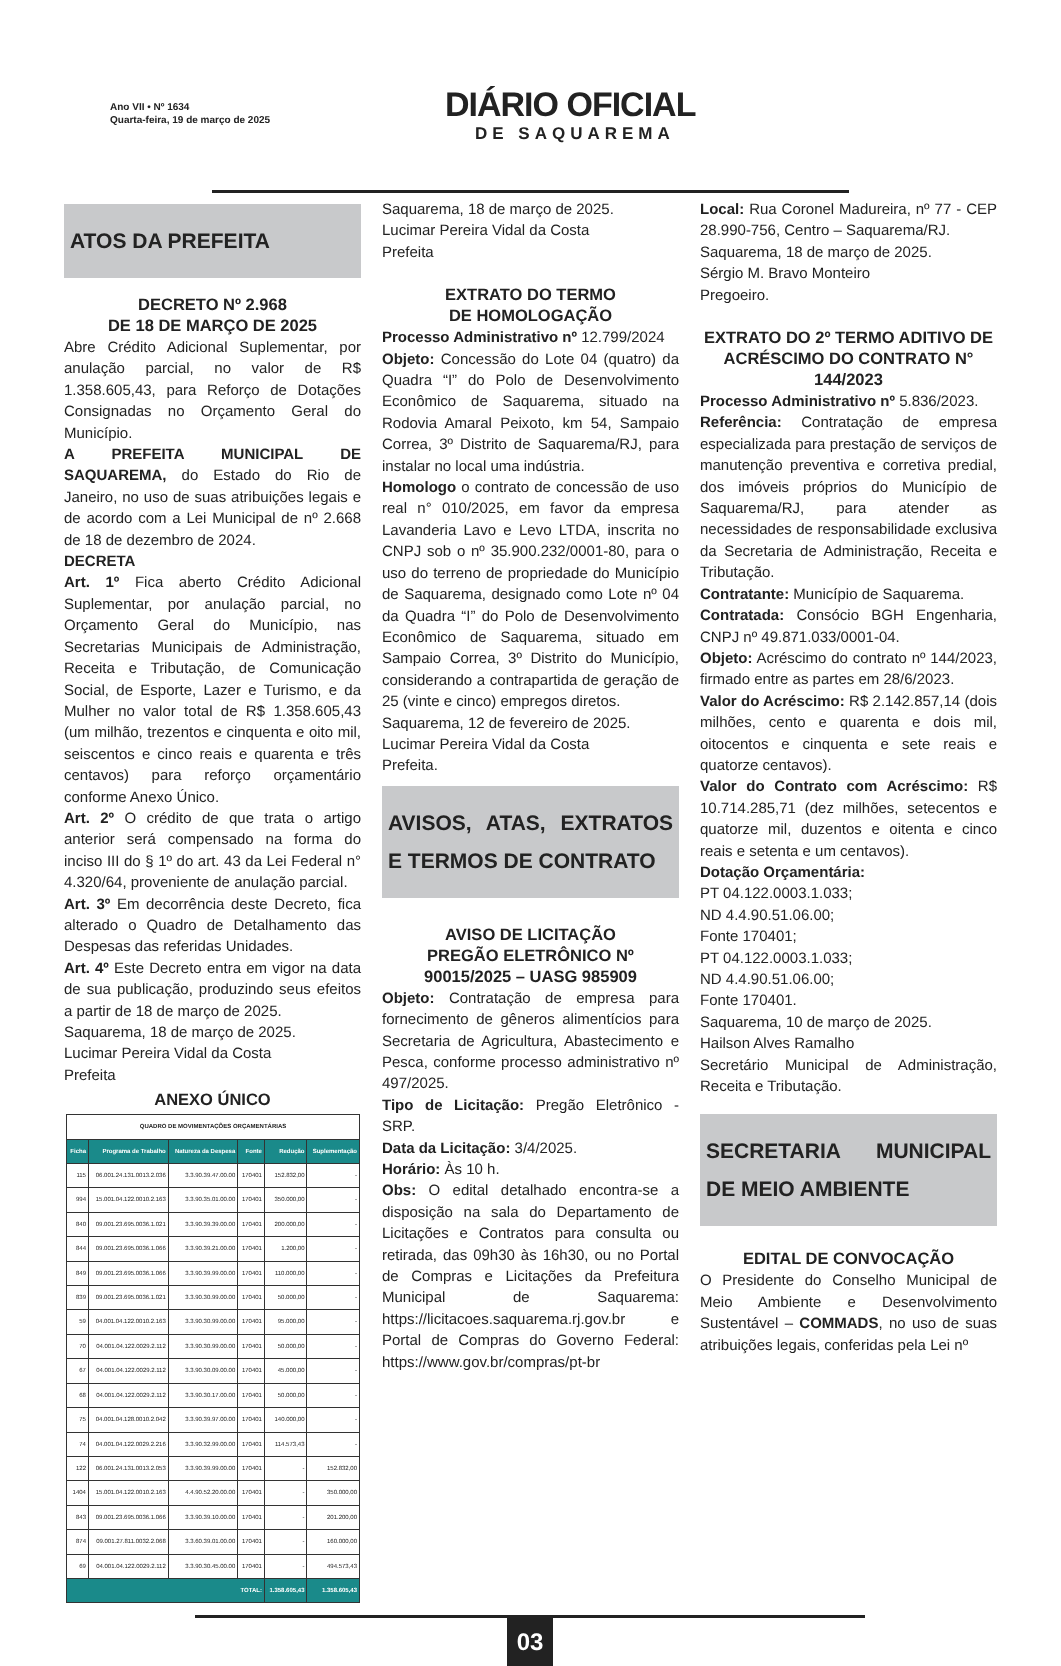Ano VII • Nº 1634
Quarta-feira, 19 de março de 2025
DIÁRIO OFICIAL
DE SAQUAREMA
ATOS DA PREFEITA
DECRETO Nº 2.968
DE 18 DE MARÇO DE 2025
Abre Crédito Adicional Suplementar, por anulação parcial, no valor de R$ 1.358.605,43, para Reforço de Dotações Consignadas no Orçamento Geral do Município.
A PREFEITA MUNICIPAL DE SAQUAREMA, do Estado do Rio de Janeiro, no uso de suas atribuições legais e de acordo com a Lei Municipal de nº 2.668 de 18 de dezembro de 2024.
DECRETA
Art. 1º Fica aberto Crédito Adicional Suplementar, por anulação parcial, no Orçamento Geral do Município, nas Secretarias Municipais de Administração, Receita e Tributação, de Comunicação Social, de Esporte, Lazer e Turismo, e da Mulher no valor total de R$ 1.358.605,43 (um milhão, trezentos e cinquenta e oito mil, seiscentos e cinco reais e quarenta e três centavos) para reforço orçamentário conforme Anexo Único.
Art. 2º O crédito de que trata o artigo anterior será compensado na forma do inciso III do § 1º do art. 43 da Lei Federal n° 4.320/64, proveniente de anulação parcial.
Art. 3º Em decorrência deste Decreto, fica alterado o Quadro de Detalhamento das Despesas das referidas Unidades.
Art. 4º Este Decreto entra em vigor na data de sua publicação, produzindo seus efeitos a partir de 18 de março de 2025.
Saquarema, 18 de março de 2025.
Lucimar Pereira Vidal da Costa
Prefeita
ANEXO ÚNICO
| QUADRO DE MOVIMENTAÇÕES ORÇAMENTÁRIAS | | | | | |
| Ficha | Programa de Trabalho | Natureza da Despesa | Fonte | Redução | Suplementação |
| 115 | 06.001.24.131.0013.2.036 | 3.3.90.39.47.00.00 | 170401 | 152.832,00 | - |
| 994 | 15.001.04.122.0010.2.163 | 3.3.90.35.01.00.00 | 170401 | 350.000,00 | - |
| 840 | 09.001.23.695.0036.1.021 | 3.3.90.39.39.00.00 | 170401 | 200.000,00 | - |
| 844 | 09.001.23.695.0036.1.066 | 3.3.90.39.21.00.00 | 170401 | 1.200,00 | - |
| 849 | 09.001.23.695.0036.1.066 | 3.3.90.39.99.00.00 | 170401 | 110.000,00 | - |
| 839 | 09.001.23.695.0036.1.021 | 3.3.90.30.99.00.00 | 170401 | 50.000,00 | - |
| 59 | 04.001.04.122.0010.2.163 | 3.3.90.30.99.00.00 | 170401 | 95.000,00 | - |
| 70 | 04.001.04.122.0029.2.112 | 3.3.90.30.99.00.00 | 170401 | 50.000,00 | - |
| 67 | 04.001.04.122.0029.2.112 | 3.3.90.30.09.00.00 | 170401 | 45.000,00 | - |
| 68 | 04.001.04.122.0029.2.112 | 3.3.90.30.17.00.00 | 170401 | 50.000,00 | - |
| 75 | 04.001.04.128.0010.2.042 | 3.3.90.39.97.00.00 | 170401 | 140.000,00 | - |
| 74 | 04.001.04.122.0029.2.216 | 3.3.90.32.99.00.00 | 170401 | 114.573,43 | - |
| 122 | 06.001.24.131.0013.2.053 | 3.3.90.39.99.00.00 | 170401 | - | 152.832,00 |
| 1404 | 15.001.04.122.0010.2.163 | 4.4.90.52.20.00.00 | 170401 | - | 350.000,00 |
| 843 | 09.001.23.695.0036.1.066 | 3.3.90.39.10.00.00 | 170401 | - | 201.200,00 |
| 874 | 09.001.27.811.0032.2.068 | 3.3.60.39.01.00.00 | 170401 | - | 160.000,00 |
| 69 | 04.001.04.122.0029.2.112 | 3.3.90.30.45.00.00 | 170401 | - | 494.573,43 |
| TOTAL: | | | | 1.358.605,43 | 1.358.605,43 |
Saquarema, 18 de março de 2025.
Lucimar Pereira Vidal da Costa
Prefeita
EXTRATO DO TERMO
DE HOMOLOGAÇÃO
Processo Administrativo nº 12.799/2024
Objeto: Concessão do Lote 04 (quatro) da Quadra “I” do Polo de Desenvolvimento Econômico de Saquarema, situado na Rodovia Amaral Peixoto, km 54, Sampaio Correa, 3º Distrito de Saquarema/RJ, para instalar no local uma indústria.
Homologo o contrato de concessão de uso real n° 010/2025, em favor da empresa Lavanderia Lavo e Levo LTDA, inscrita no CNPJ sob o nº 35.900.232/0001-80, para o uso do terreno de propriedade do Município de Saquarema, designado como Lote nº 04 da Quadra “I” do Polo de Desenvolvimento Econômico de Saquarema, situado em Sampaio Correa, 3º Distrito do Município, considerando a contrapartida de geração de 25 (vinte e cinco) empregos diretos.
Saquarema, 12 de fevereiro de 2025.
Lucimar Pereira Vidal da Costa
Prefeita.
AVISOS, ATAS, EXTRATOS E TERMOS DE CONTRATO
AVISO DE LICITAÇÃO
PREGÃO ELETRÔNICO Nº 90015/2025 – UASG 985909
Objeto: Contratação de empresa para fornecimento de gêneros alimentícios para Secretaria de Agricultura, Abastecimento e Pesca, conforme processo administrativo nº 497/2025.
Tipo de Licitação: Pregão Eletrônico - SRP.
Data da Licitação: 3/4/2025.
Horário: Às 10 h.
Obs: O edital detalhado encontra-se a disposição na sala do Departamento de Licitações e Contratos para consulta ou retirada, das 09h30 às 16h30, ou no Portal de Compras e Licitações da Prefeitura Municipal de Saquarema: https://licitacoes.saquarema.rj.gov.br e Portal de Compras do Governo Federal: https://www.gov.br/compras/pt-br
Local: Rua Coronel Madureira, nº 77 - CEP 28.990-756, Centro – Saquarema/RJ.
Saquarema, 18 de março de 2025.
Sérgio M. Bravo Monteiro
Pregoeiro.
EXTRATO DO 2º TERMO ADITIVO DE ACRÉSCIMO DO CONTRATO N° 144/2023
Processo Administrativo nº 5.836/2023.
Referência: Contratação de empresa especializada para prestação de serviços de manutenção preventiva e corretiva predial, dos imóveis próprios do Município de Saquarema/RJ, para atender as necessidades de responsabilidade exclusiva da Secretaria de Administração, Receita e Tributação.
Contratante: Município de Saquarema.
Contratada: Consócio BGH Engenharia, CNPJ nº 49.871.033/0001-04.
Objeto: Acréscimo do contrato nº 144/2023, firmado entre as partes em 28/6/2023.
Valor do Acréscimo: R$ 2.142.857,14 (dois milhões, cento e quarenta e dois mil, oitocentos e cinquenta e sete reais e quatorze centavos).
Valor do Contrato com Acréscimo: R$ 10.714.285,71 (dez milhões, setecentos e quatorze mil, duzentos e oitenta e cinco reais e setenta e um centavos).
Dotação Orçamentária:
PT 04.122.0003.1.033;
ND 4.4.90.51.06.00;
Fonte 170401;
PT 04.122.0003.1.033;
ND 4.4.90.51.06.00;
Fonte 170401.
Saquarema, 10 de março de 2025.
Hailson Alves Ramalho
Secretário Municipal de Administração, Receita e Tributação.
SECRETARIA MUNICIPAL DE MEIO AMBIENTE
EDITAL DE CONVOCAÇÃO
O Presidente do Conselho Municipal de Meio Ambiente e Desenvolvimento Sustentável – COMMADS, no uso de suas atribuições legais, conferidas pela Lei nº
03